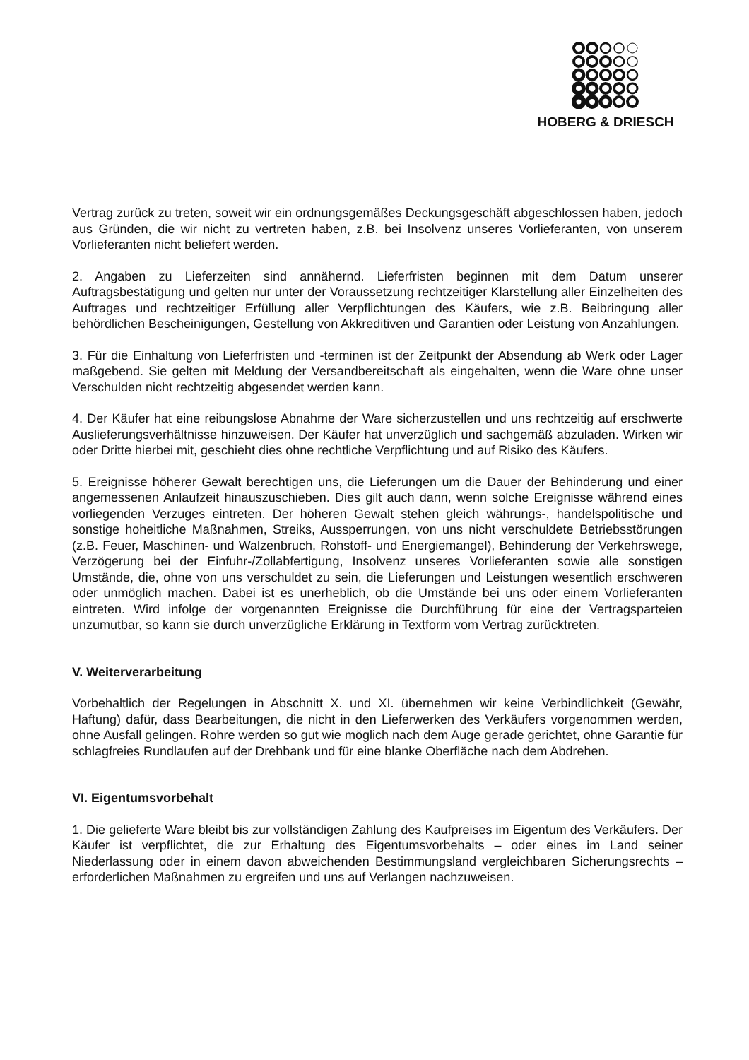HOBERG & DRIESCH
Vertrag zurück zu treten, soweit wir ein ordnungsgemäßes Deckungsgeschäft abgeschlossen haben, jedoch aus Gründen, die wir nicht zu vertreten haben, z.B. bei Insolvenz unseres Vorlieferanten, von unserem Vorlieferanten nicht beliefert werden.
2. Angaben zu Lieferzeiten sind annähernd. Lieferfristen beginnen mit dem Datum unserer Auftragsbestätigung und gelten nur unter der Voraussetzung rechtzeitiger Klarstellung aller Einzelheiten des Auftrages und rechtzeitiger Erfüllung aller Verpflichtungen des Käufers, wie z.B. Beibringung aller behördlichen Bescheinigungen, Gestellung von Akkreditiven und Garantien oder Leistung von Anzahlungen.
3. Für die Einhaltung von Lieferfristen und -terminen ist der Zeitpunkt der Absendung ab Werk oder Lager maßgebend. Sie gelten mit Meldung der Versandbereitschaft als eingehalten, wenn die Ware ohne unser Verschulden nicht rechtzeitig abgesendet werden kann.
4. Der Käufer hat eine reibungslose Abnahme der Ware sicherzustellen und uns rechtzeitig auf erschwerte Auslieferungsverhältnisse hinzuweisen. Der Käufer hat unverzüglich und sachgemäß abzuladen. Wirken wir oder Dritte hierbei mit, geschieht dies ohne rechtliche Verpflichtung und auf Risiko des Käufers.
5. Ereignisse höherer Gewalt berechtigen uns, die Lieferungen um die Dauer der Behinderung und einer angemessenen Anlaufzeit hinauszuschieben. Dies gilt auch dann, wenn solche Ereignisse während eines vorliegenden Verzuges eintreten. Der höheren Gewalt stehen gleich währungs-, handelspolitische und sonstige hoheitliche Maßnahmen, Streiks, Aussperrungen, von uns nicht verschuldete Betriebsstörungen (z.B. Feuer, Maschinen- und Walzenbruch, Rohstoff- und Energiemangel), Behinderung der Verkehrswege, Verzögerung bei der Einfuhr-/Zollabfertigung, Insolvenz unseres Vorlieferanten sowie alle sonstigen Umstände, die, ohne von uns verschuldet zu sein, die Lieferungen und Leistungen wesentlich erschweren oder unmöglich machen. Dabei ist es unerheblich, ob die Umstände bei uns oder einem Vorlieferanten eintreten. Wird infolge der vorgenannten Ereignisse die Durchführung für eine der Vertragsparteien unzumutbar, so kann sie durch unverzügliche Erklärung in Textform vom Vertrag zurücktreten.
V. Weiterverarbeitung
Vorbehaltlich der Regelungen in Abschnitt X. und XI. übernehmen wir keine Verbindlichkeit (Gewähr, Haftung) dafür, dass Bearbeitungen, die nicht in den Lieferwerken des Verkäufers vorgenommen werden, ohne Ausfall gelingen. Rohre werden so gut wie möglich nach dem Auge gerade gerichtet, ohne Garantie für schlagfreies Rundlaufen auf der Drehbank und für eine blanke Oberfläche nach dem Abdrehen.
VI. Eigentumsvorbehalt
1. Die gelieferte Ware bleibt bis zur vollständigen Zahlung des Kaufpreises im Eigentum des Verkäufers. Der Käufer ist verpflichtet, die zur Erhaltung des Eigentumsvorbehalts – oder eines im Land seiner Niederlassung oder in einem davon abweichenden Bestimmungsland vergleichbaren Sicherungsrechts – erforderlichen Maßnahmen zu ergreifen und uns auf Verlangen nachzuweisen.